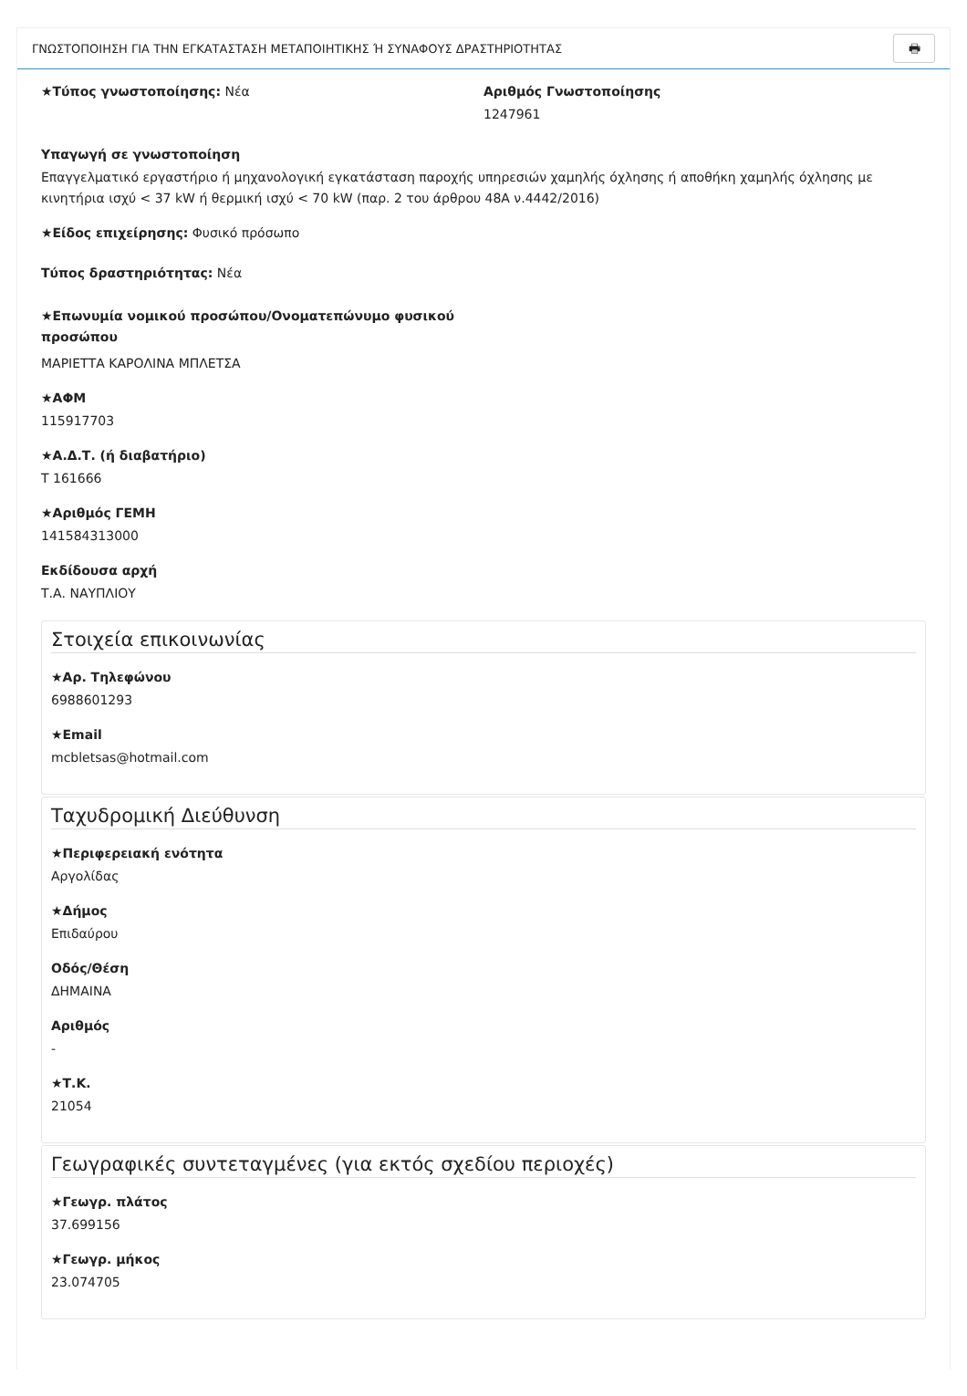ΓΝΩΣΤΟΠΟΙΗΣΗ ΓΙΑ ΤΗΝ ΕΓΚΑΤΑΣΤΑΣΗ ΜΕΤΑΠΟΙΗΤΙΚΗΣ Ή ΣΥΝΑΦΟΥΣ ΔΡΑΣΤΗΡΙΟΤΗΤΑΣ
🖶
★Τύπος γνωστοποίησης: Νέα Αριθμός Γνωστοποίησης
1247961
Υπαγωγή σε γνωστοποίηση
Επαγγελματικό εργαστήριο ή μηχανολογική εγκατάσταση παροχής υπηρεσιών χαμηλής όχλησης ή αποθήκη χαμηλής όχλησης με κινητήρια ισχύ < 37 kW ή θερμική ισχύ < 70 kW (παρ. 2 του άρθρου 48Α ν.4442/2016)
★Είδος επιχείρησης: Φυσικό πρόσωπο
Τύπος δραστηριότητας: Νέα
★Επωνυμία νομικού προσώπου/Ονοματεπώνυμο φυσικού προσώπου
ΜΑΡΙΕΤΤΑ ΚΑΡΟΛΙΝΑ ΜΠΛΕΤΣΑ
★ΑΦΜ
115917703
★Α.Δ.Τ. (ή διαβατήριο)
Τ 161666
★Αριθμός ΓΕΜΗ
141584313000
Εκδίδουσα αρχή
Τ.Α. ΝΑΥΠΛΙΟΥ
Στοιχεία επικοινωνίας
★Αρ. Τηλεφώνου
6988601293
★Email
mcbletsas@hotmail.com
Ταχυδρομική Διεύθυνση
★Περιφερειακή ενότητα
Αργολίδας
★Δήμος
Επιδαύρου
Οδός/Θέση
ΔΗΜΑΙΝΑ
Αριθμός
-
★Τ.Κ.
21054
Γεωγραφικές συντεταγμένες (για εκτός σχεδίου περιοχές)
★Γεωγρ. πλάτος
37.699156
★Γεωγρ. μήκος
23.074705